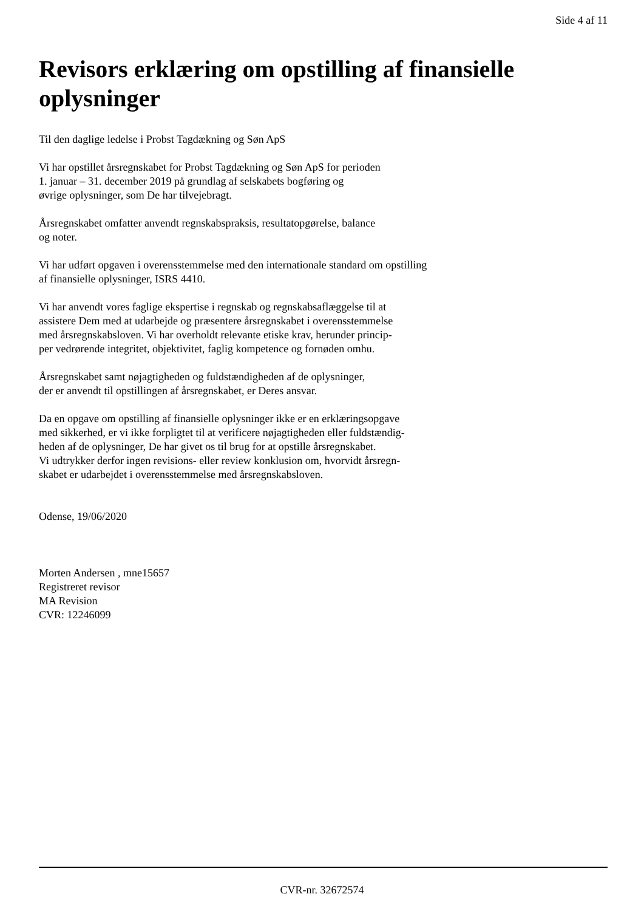Side 4 af 11
Revisors erklæring om opstilling af finansielle oplysninger
Til den daglige ledelse i Probst Tagdækning og Søn ApS
Vi har opstillet årsregnskabet for Probst Tagdækning og Søn ApS for perioden
1. januar – 31. december 2019 på grundlag af selskabets bogføring og
øvrige oplysninger, som De har tilvejebragt.
Årsregnskabet omfatter anvendt regnskabspraksis, resultatopgørelse, balance
og noter.
Vi har udført opgaven i overensstemmelse med den internationale standard om opstilling
af finansielle oplysninger, ISRS 4410.
Vi har anvendt vores faglige ekspertise i regnskab og regnskabsaflæggelse til at
assistere Dem med at udarbejde og præsentere årsregnskabet i overensstemmelse
med årsregnskabsloven. Vi har overholdt relevante etiske krav, herunder princip-
per vedrørende integritet, objektivitet, faglig kompetence og fornøden omhu.
Årsregnskabet samt nøjagtigheden og fuldstændigheden af de oplysninger,
der er anvendt til opstillingen af årsregnskabet, er Deres ansvar.
Da en opgave om opstilling af finansielle oplysninger ikke er en erklæringsopgave
med sikkerhed, er vi ikke forpligtet til at verificere nøjagtigheden eller fuldstændig-
heden af de oplysninger, De har givet os til brug for at opstille årsregnskabet.
Vi udtrykker derfor ingen revisions- eller review konklusion om, hvorvidt årsregn-
skabet er udarbejdet i overensstemmelse med årsregnskabsloven.
Odense, 19/06/2020
Morten Andersen , mne15657
Registreret revisor
MA Revision
CVR: 12246099
CVR-nr. 32672574